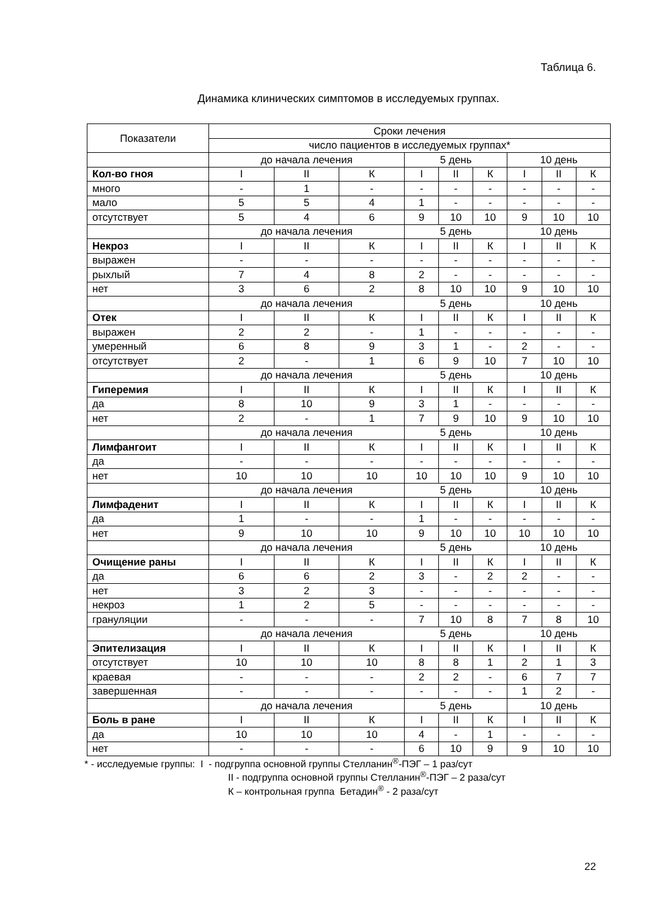Таблица 6.
Динамика клинических симптомов в исследуемых группах.
| Показатели | Сроки лечения | | | | | | | | |
| --- | --- | --- | --- | --- | --- | --- | --- | --- | --- |
| | число пациентов в исследуемых группах* | | | | | | | | |
| | до начала лечения | | | 5 день | | | 10 день | | |
| Кол-во гноя | I | II | К | I | II | К | I | II | К |
| много | - | 1 | - | - | - | - | - | - | - |
| мало | 5 | 5 | 4 | 1 | - | - | - | - | - |
| отсутствует | 5 | 4 | 6 | 9 | 10 | 10 | 9 | 10 | 10 |
| | до начала лечения | | | 5 день | | | 10 день | | |
| Некроз | I | II | К | I | II | К | I | II | К |
| выражен | - | - | - | - | - | - | - | - | - |
| рыхлый | 7 | 4 | 8 | 2 | - | - | - | - | - |
| нет | 3 | 6 | 2 | 8 | 10 | 10 | 9 | 10 | 10 |
| | до начала лечения | | | 5 день | | | 10 день | | |
| Отек | I | II | К | I | II | К | I | II | К |
| выражен | 2 | 2 | - | 1 | - | - | - | - | - |
| умеренный | 6 | 8 | 9 | 3 | 1 | - | 2 | - | - |
| отсутствует | 2 | - | 1 | 6 | 9 | 10 | 7 | 10 | 10 |
| | до начала лечения | | | 5 день | | | 10 день | | |
| Гиперемия | I | II | К | I | II | К | I | II | К |
| да | 8 | 10 | 9 | 3 | 1 | - | - | - | - |
| нет | 2 | - | 1 | 7 | 9 | 10 | 9 | 10 | 10 |
| | до начала лечения | | | 5 день | | | 10 день | | |
| Лимфангоит | I | II | К | I | II | К | I | II | К |
| да | - | - | - | - | - | - | - | - | - |
| нет | 10 | 10 | 10 | 10 | 10 | 10 | 9 | 10 | 10 |
| | до начала лечения | | | 5 день | | | 10 день | | |
| Лимфаденит | I | II | К | I | II | К | I | II | К |
| да | 1 | - | - | 1 | - | - | - | - | - |
| нет | 9 | 10 | 10 | 9 | 10 | 10 | 10 | 10 | 10 |
| | до начала лечения | | | 5 день | | | 10 день | | |
| Очищение раны | I | II | К | I | II | К | I | II | К |
| да | 6 | 6 | 2 | 3 | - | 2 | 2 | - | - |
| нет | 3 | 2 | 3 | - | - | - | - | - | - |
| некроз | 1 | 2 | 5 | - | - | - | - | - | - |
| грануляции | - | - | - | 7 | 10 | 8 | 7 | 8 | 10 |
| | до начала лечения | | | 5 день | | | 10 день | | |
| Эпителизация | I | II | К | I | II | К | I | II | К |
| отсутствует | 10 | 10 | 10 | 8 | 8 | 1 | 2 | 1 | 3 |
| краевая | - | - | - | 2 | 2 | - | 6 | 7 | 7 |
| завершенная | - | - | - | - | - | - | 1 | 2 | - |
| | до начала лечения | | | 5 день | | | 10 день | | |
| Боль в ране | I | II | К | I | II | К | I | II | К |
| да | 10 | 10 | 10 | 4 | - | 1 | - | - | - |
| нет | - | - | - | 6 | 10 | 9 | 9 | 10 | 10 |
* - исследуемые группы: I - подгруппа основной группы Стелланин<sup>®</sup>-ПЭГ – 1 раз/сут
II - подгруппа основной группы Стелланин<sup>®</sup>-ПЭГ – 2 раза/сут
К – контрольная группа Бетадин<sup>®</sup> - 2 раза/сут
22